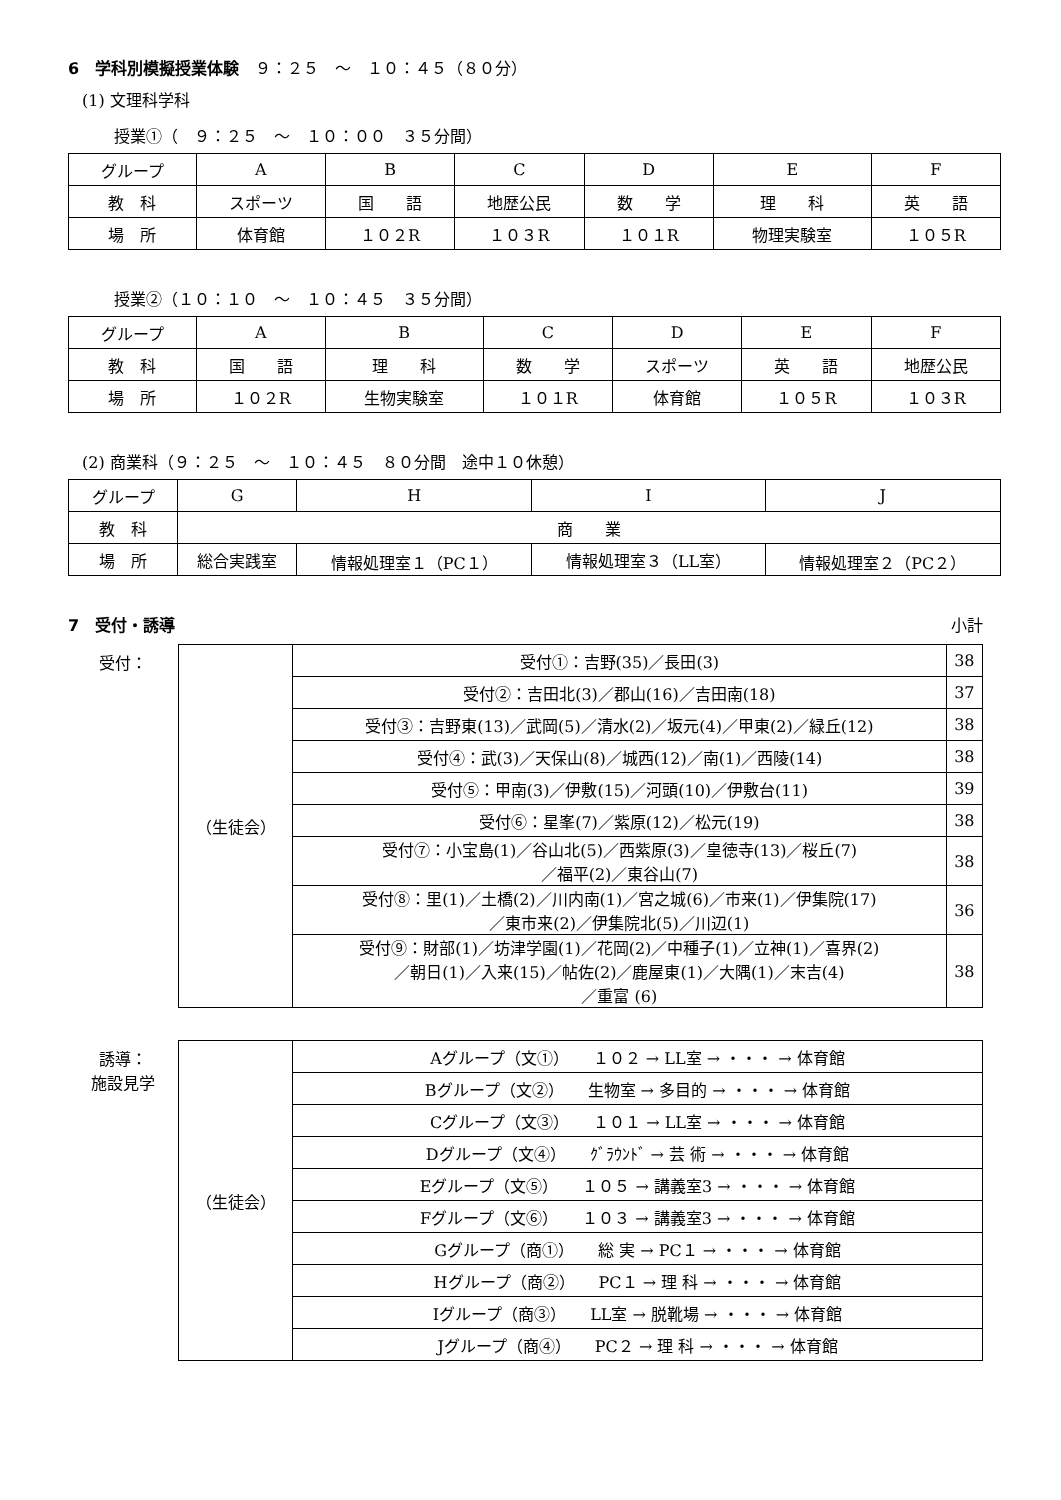6　学科別模擬授業体験　９：２５　～　１０：４５（８０分）
(1) 文理科学科
授業①（　９：２５　～　１０：００　３５分間）
| グループ | A | B | C | D | E | F |
| 教 科 | スポーツ | 国 語 | 地歴公民 | 数 学 | 理 科 | 英 語 |
| 場 所 | 体育館 | １０２R | １０３R | １０１R | 物理実験室 | １０５R |
授業②（１０：１０　～　１０：４５　３５分間）
| グループ | A | B | C | D | E | F |
| 教 科 | 国 語 | 理 科 | 数 学 | スポーツ | 英 語 | 地歴公民 |
| 場 所 | １０２R | 生物実験室 | １０１R | 体育館 | １０５R | １０３R |
(2) 商業科（９：２５　～　１０：４５　８０分間　途中１０休憩）
| グループ | G | H | I | J |
| 教 科 | 商 業 | | | |
| 場 所 | 総合実践室 | 情報処理室１（PC１） | 情報処理室３（LL室） | 情報処理室２（PC２） |
7　受付・誘導 小計
受付：
| （生徒会） | 受付①：吉野(35)／長田(3) | 38 |
| | 受付②：吉田北(3)／郡山(16)／吉田南(18) | 37 |
| | 受付③：吉野東(13)／武岡(5)／清水(2)／坂元(4)／甲東(2)／緑丘(12) | 38 |
| | 受付④：武(3)／天保山(8)／城西(12)／南(1)／西陵(14) | 38 |
| | 受付⑤：甲南(3)／伊敷(15)／河頭(10)／伊敷台(11) | 39 |
| | 受付⑥：星峯(7)／紫原(12)／松元(19) | 38 |
| | 受付⑦：小宝島(1)／谷山北(5)／西紫原(3)／皇徳寺(13)／桜丘(7) ／福平(2)／東谷山(7) | 38 |
| | 受付⑧：里(1)／土橋(2)／川内南(1)／宮之城(6)／市来(1)／伊集院(17) ／東市来(2)／伊集院北(5)／川辺(1) | 36 |
| | 受付⑨：財部(1)／坊津学園(1)／花岡(2)／中種子(1)／立神(1)／喜界(2) ／朝日(1)／入来(15)／帖佐(2)／鹿屋東(1)／大隅(1)／末吉(4) ／重富 (6) | 38 |
誘導：
施設見学
| （生徒会） | Aグループ（文①） １０２ → LL室 → ・・・ → 体育館 |
| | Bグループ（文②） 生物室 → 多目的 → ・・・ → 体育館 |
| | Cグループ（文③） １０１ → LL室 → ・・・ → 体育館 |
| | Dグループ（文④） ｸﾞﾗｳﾝﾄﾞ → 芸 術 → ・・・ → 体育館 |
| | Eグループ（文⑤） １０５ → 講義室3 → ・・・ → 体育館 |
| | Fグループ（文⑥） １０３ → 講義室3 → ・・・ → 体育館 |
| | Gグループ（商①） 総 実 → PC１ → ・・・ → 体育館 |
| | Hグループ（商②） PC１ → 理 科 → ・・・ → 体育館 |
| | Iグループ（商③） LL室 → 脱靴場 → ・・・ → 体育館 |
| | Jグループ（商④） PC２ → 理 科 → ・・・ → 体育館 |